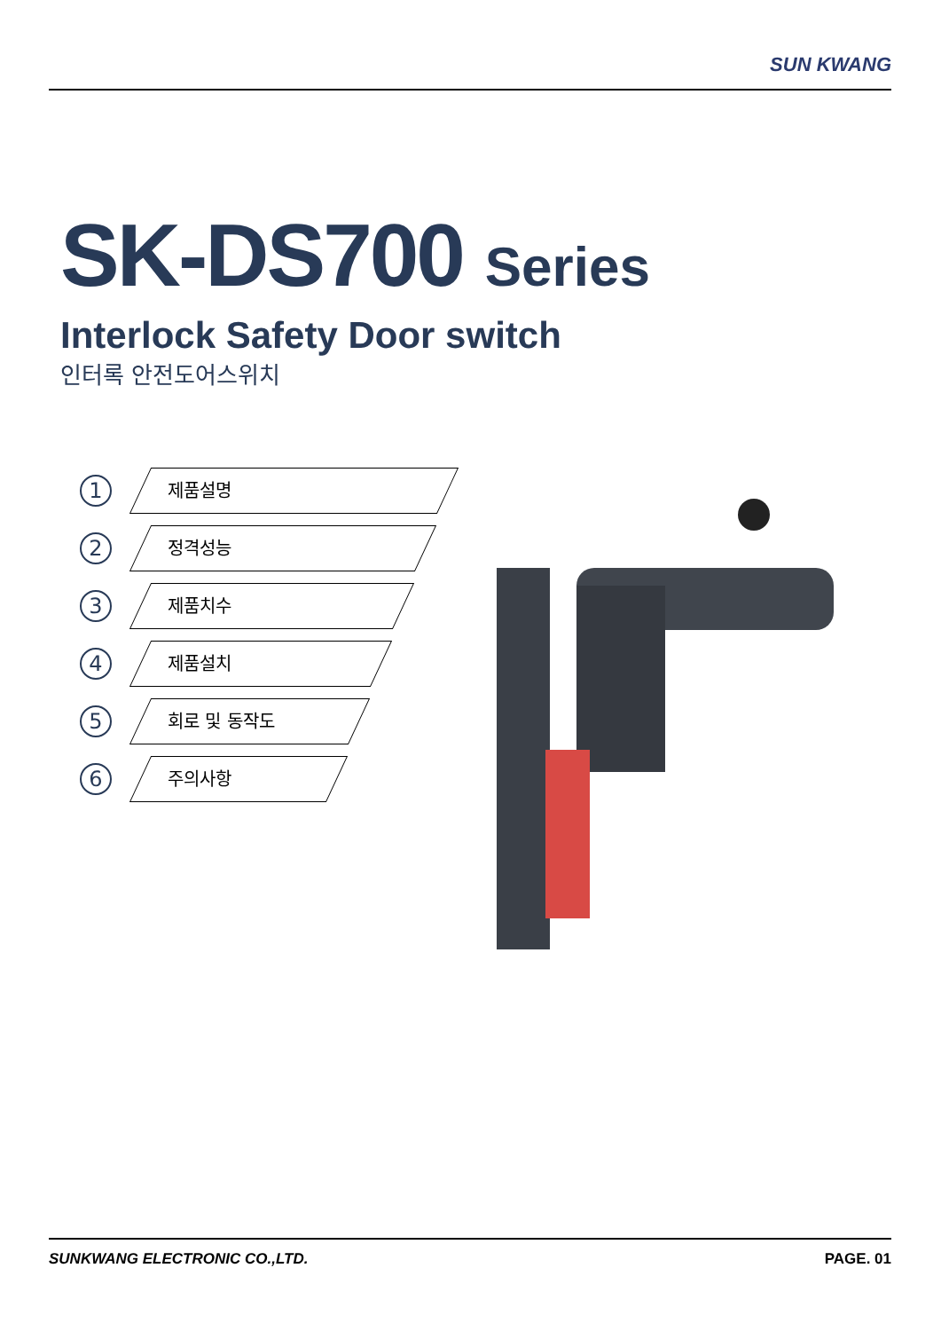SUN KWANG
SK-DS700 Series
Interlock Safety Door switch
인터록 안전도어스위치
1
제품설명
2
정격성능
3
제품치수
4
제품설치
5
회로 및 동작도
6
주의사항
SUNKWANG ELECTRONIC CO.,LTD. PAGE. 01